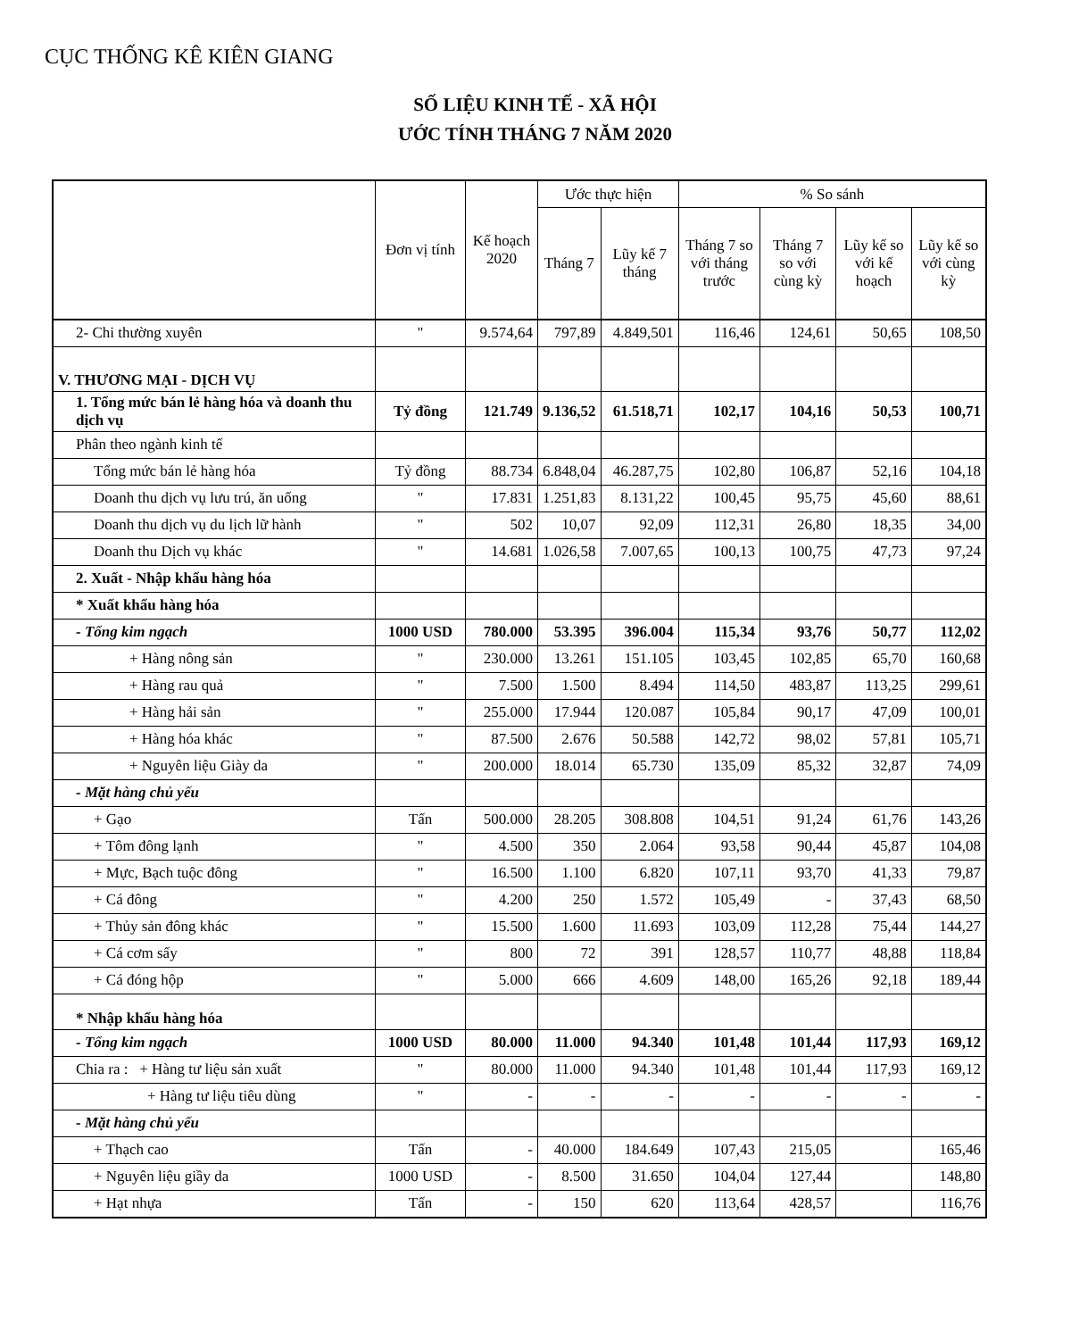CỤC THỐNG KÊ KIÊN GIANG
SỐ LIỆU KINH TẾ - XÃ HỘI
ƯỚC TÍNH THÁNG 7 NĂM 2020
| | Đơn vị tính | Kế hoạch 2020 | Ước thực hiện | | % So sánh | | | |
| --- | --- | --- | --- | --- | --- | --- | --- | --- |
| | | | Tháng 7 | Lũy kế 7 tháng | Tháng 7 so với tháng trước | Tháng 7 so với cùng kỳ | Lũy kế so với kế hoạch | Lũy kế so với cùng kỳ |
| 2- Chi thường xuyên | " | 9.574,64 | 797,89 | 4.849,501 | 116,46 | 124,61 | 50,65 | 108,50 |
| V. THƯƠNG MẠI - DỊCH VỤ | | | | | | | | |
| 1. Tổng mức bán lẻ hàng hóa và doanh thu dịch vụ | Tỷ đồng | 121.749 | 9.136,52 | 61.518,71 | 102,17 | 104,16 | 50,53 | 100,71 |
| Phân theo ngành kinh tế | | | | | | | | |
| Tổng mức bán lẻ hàng hóa | Tỷ đồng | 88.734 | 6.848,04 | 46.287,75 | 102,80 | 106,87 | 52,16 | 104,18 |
| Doanh thu dịch vụ lưu trú, ăn uống | " | 17.831 | 1.251,83 | 8.131,22 | 100,45 | 95,75 | 45,60 | 88,61 |
| Doanh thu dịch vụ du lịch lữ hành | " | 502 | 10,07 | 92,09 | 112,31 | 26,80 | 18,35 | 34,00 |
| Doanh thu Dịch vụ khác | " | 14.681 | 1.026,58 | 7.007,65 | 100,13 | 100,75 | 47,73 | 97,24 |
| 2. Xuất - Nhập khẩu hàng hóa | | | | | | | | |
| * Xuất khẩu hàng hóa | | | | | | | | |
| - Tổng kim ngạch | 1000 USD | 780.000 | 53.395 | 396.004 | 115,34 | 93,76 | 50,77 | 112,02 |
| + Hàng nông sản | " | 230.000 | 13.261 | 151.105 | 103,45 | 102,85 | 65,70 | 160,68 |
| + Hàng rau quả | " | 7.500 | 1.500 | 8.494 | 114,50 | 483,87 | 113,25 | 299,61 |
| + Hàng hải sản | " | 255.000 | 17.944 | 120.087 | 105,84 | 90,17 | 47,09 | 100,01 |
| + Hàng hóa khác | " | 87.500 | 2.676 | 50.588 | 142,72 | 98,02 | 57,81 | 105,71 |
| + Nguyên liệu Giày da | " | 200.000 | 18.014 | 65.730 | 135,09 | 85,32 | 32,87 | 74,09 |
| - Mặt hàng chủ yếu | | | | | | | | |
| + Gạo | Tấn | 500.000 | 28.205 | 308.808 | 104,51 | 91,24 | 61,76 | 143,26 |
| + Tôm đông lạnh | " | 4.500 | 350 | 2.064 | 93,58 | 90,44 | 45,87 | 104,08 |
| + Mực, Bạch tuộc đông | " | 16.500 | 1.100 | 6.820 | 107,11 | 93,70 | 41,33 | 79,87 |
| + Cá đông | " | 4.200 | 250 | 1.572 | 105,49 | - | 37,43 | 68,50 |
| + Thủy sản đông khác | " | 15.500 | 1.600 | 11.693 | 103,09 | 112,28 | 75,44 | 144,27 |
| + Cá cơm sấy | " | 800 | 72 | 391 | 128,57 | 110,77 | 48,88 | 118,84 |
| + Cá đóng hộp | " | 5.000 | 666 | 4.609 | 148,00 | 165,26 | 92,18 | 189,44 |
| * Nhập khẩu hàng hóa | | | | | | | | |
| - Tổng kim ngạch | 1000 USD | 80.000 | 11.000 | 94.340 | 101,48 | 101,44 | 117,93 | 169,12 |
| Chia ra : + Hàng tư liệu sản xuất | " | 80.000 | 11.000 | 94.340 | 101,48 | 101,44 | 117,93 | 169,12 |
| + Hàng tư liệu tiêu dùng | " | - | - | - | - | - | - | - |
| - Mặt hàng chủ yếu | | | | | | | | |
| + Thạch cao | Tấn | - | 40.000 | 184.649 | 107,43 | 215,05 | | 165,46 |
| + Nguyên liệu giầy da | 1000 USD | - | 8.500 | 31.650 | 104,04 | 127,44 | | 148,80 |
| + Hạt nhựa | Tấn | - | 150 | 620 | 113,64 | 428,57 | | 116,76 |